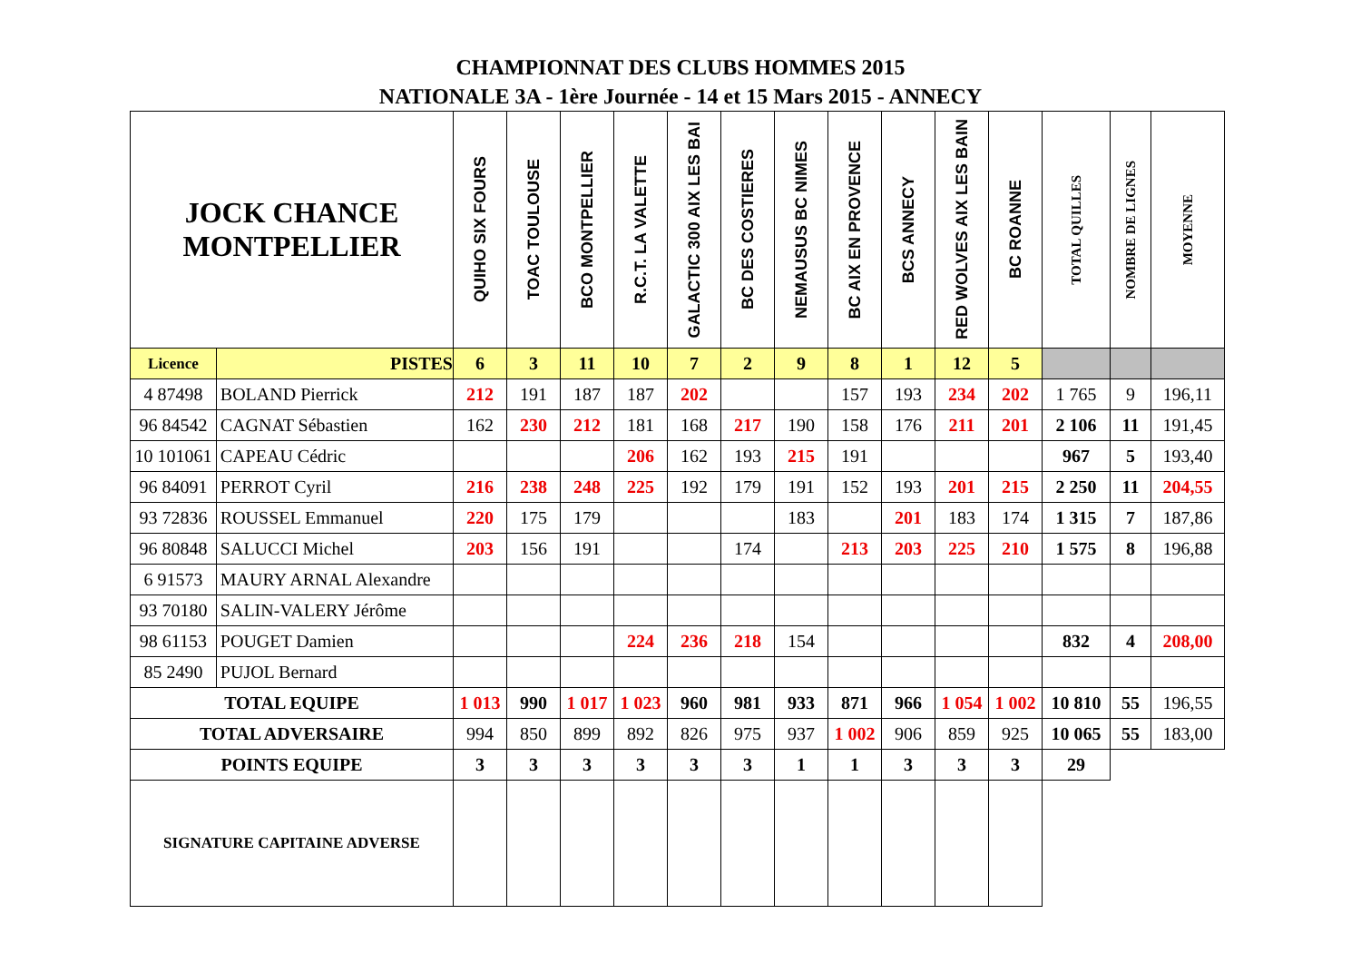CHAMPIONNAT DES CLUBS HOMMES 2015
NATIONALE 3A - 1ère Journée - 14 et 15 Mars 2015 - ANNECY
| JOCK CHANCE MONTPELLIER | | QUIHO SIX FOURS | TOAC TOULOUSE | BCO MONTPELLIER | R.C.T. LA VALETTE | GALACTIC 300 AIX LES BAI | BC DES COSTIERES | NEMAUSUS BC NIMES | BC AIX EN PROVENCE | BCS ANNECY | RED WOLVES AIX LES BAIN | BC ROANNE | TOTAL QUILLES | NOMBRE DE LIGNES | MOYENNE |
| --- | --- | --- | --- | --- | --- | --- | --- | --- | --- | --- | --- | --- | --- | --- | --- |
| Licence | PISTES | 6 | 3 | 11 | 10 | 7 | 2 | 9 | 8 | 1 | 12 | 5 | | | |
| 4 87498 | BOLAND Pierrick | 212 | 191 | 187 | 187 | 202 | | | 157 | 193 | 234 | 202 | 1 765 | 9 | 196,11 |
| 96 84542 | CAGNAT Sébastien | 162 | 230 | 212 | 181 | 168 | 217 | 190 | 158 | 176 | 211 | 201 | 2 106 | 11 | 191,45 |
| 10 101061 | CAPEAU Cédric | | | | 206 | 162 | 193 | 215 | 191 | | | | 967 | 5 | 193,40 |
| 96 84091 | PERROT Cyril | 216 | 238 | 248 | 225 | 192 | 179 | 191 | 152 | 193 | 201 | 215 | 2 250 | 11 | 204,55 |
| 93 72836 | ROUSSEL Emmanuel | 220 | 175 | 179 | | | | 183 | | 201 | 183 | 174 | 1 315 | 7 | 187,86 |
| 96 80848 | SALUCCI Michel | 203 | 156 | 191 | | | 174 | | 213 | 203 | 225 | 210 | 1 575 | 8 | 196,88 |
| 6 91573 | MAURY ARNAL Alexandre | | | | | | | | | | | | | | |
| 93 70180 | SALIN-VALERY Jérôme | | | | | | | | | | | | | | |
| 98 61153 | POUGET Damien | | | | 224 | 236 | 218 | 154 | | | | | 832 | 4 | 208,00 |
| 85 2490 | PUJOL Bernard | | | | | | | | | | | | | | |
| TOTAL EQUIPE | | 1 013 | 990 | 1 017 | 1 023 | 960 | 981 | 933 | 871 | 966 | 1 054 | 1 002 | 10 810 | 55 | 196,55 |
| TOTAL ADVERSAIRE | | 994 | 850 | 899 | 892 | 826 | 975 | 937 | 1 002 | 906 | 859 | 925 | 10 065 | 55 | 183,00 |
| POINTS EQUIPE | | 3 | 3 | 3 | 3 | 3 | 3 | 1 | 1 | 3 | 3 | 3 | 29 | | |
| SIGNATURE CAPITAINE ADVERSE | | | | | | | | | | | | | | | |